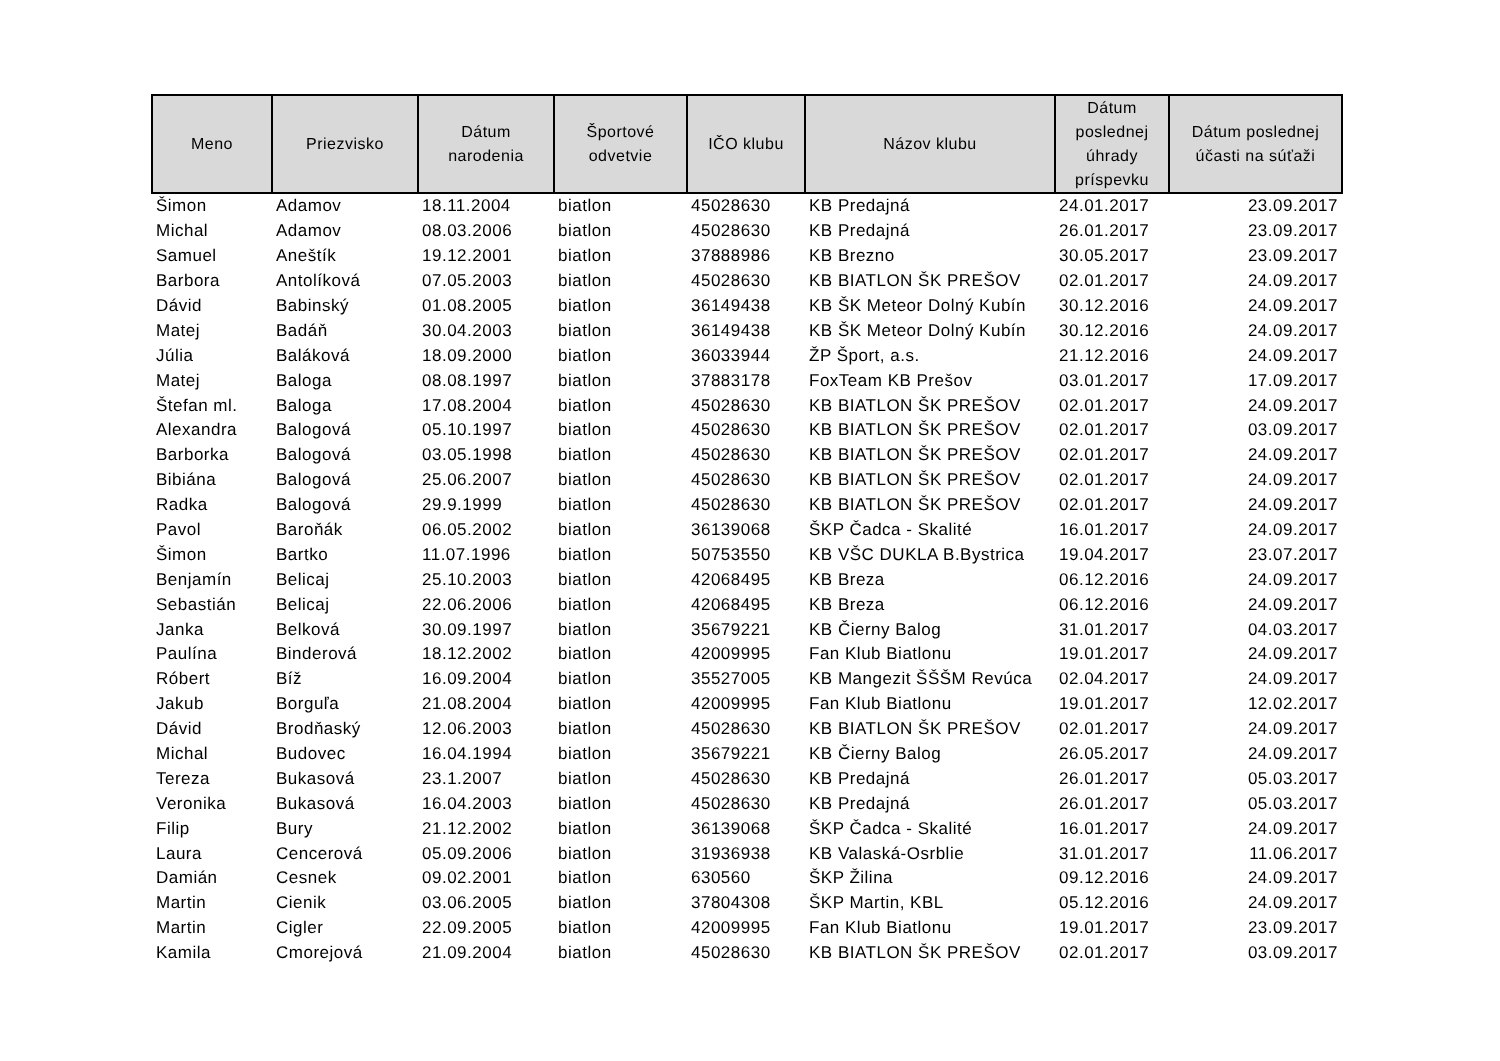| Meno | Priezvisko | Dátum narodenia | Športové odvetvie | IČO klubu | Názov klubu | Dátum poslednej úhrady príspevku | Dátum poslednej účasti na súťaži |
| --- | --- | --- | --- | --- | --- | --- | --- |
| Šimon | Adamov | 18.11.2004 | biatlon | 45028630 | KB Predajná | 24.01.2017 | 23.09.2017 |
| Michal | Adamov | 08.03.2006 | biatlon | 45028630 | KB Predajná | 26.01.2017 | 23.09.2017 |
| Samuel | Aneštík | 19.12.2001 | biatlon | 37888986 | KB Brezno | 30.05.2017 | 23.09.2017 |
| Barbora | Antolíková | 07.05.2003 | biatlon | 45028630 | KB BIATLON ŠK PREŠOV | 02.01.2017 | 24.09.2017 |
| Dávid | Babinský | 01.08.2005 | biatlon | 36149438 | KB ŠK Meteor Dolný Kubín | 30.12.2016 | 24.09.2017 |
| Matej | Badáň | 30.04.2003 | biatlon | 36149438 | KB ŠK Meteor Dolný Kubín | 30.12.2016 | 24.09.2017 |
| Júlia | Baláková | 18.09.2000 | biatlon | 36033944 | ŽP Šport, a.s. | 21.12.2016 | 24.09.2017 |
| Matej | Baloga | 08.08.1997 | biatlon | 37883178 | FoxTeam KB Prešov | 03.01.2017 | 17.09.2017 |
| Štefan ml. | Baloga | 17.08.2004 | biatlon | 45028630 | KB BIATLON ŠK PREŠOV | 02.01.2017 | 24.09.2017 |
| Alexandra | Balogová | 05.10.1997 | biatlon | 45028630 | KB BIATLON ŠK PREŠOV | 02.01.2017 | 03.09.2017 |
| Barborka | Balogová | 03.05.1998 | biatlon | 45028630 | KB BIATLON ŠK PREŠOV | 02.01.2017 | 24.09.2017 |
| Bibiána | Balogová | 25.06.2007 | biatlon | 45028630 | KB BIATLON ŠK PREŠOV | 02.01.2017 | 24.09.2017 |
| Radka | Balogová | 29.9.1999 | biatlon | 45028630 | KB BIATLON ŠK PREŠOV | 02.01.2017 | 24.09.2017 |
| Pavol | Baroňák | 06.05.2002 | biatlon | 36139068 | ŠKP Čadca - Skalité | 16.01.2017 | 24.09.2017 |
| Šimon | Bartko | 11.07.1996 | biatlon | 50753550 | KB VŠC DUKLA B.Bystrica | 19.04.2017 | 23.07.2017 |
| Benjamín | Belicaj | 25.10.2003 | biatlon | 42068495 | KB Breza | 06.12.2016 | 24.09.2017 |
| Sebastián | Belicaj | 22.06.2006 | biatlon | 42068495 | KB Breza | 06.12.2016 | 24.09.2017 |
| Janka | Belková | 30.09.1997 | biatlon | 35679221 | KB Čierny Balog | 31.01.2017 | 04.03.2017 |
| Paulína | Binderová | 18.12.2002 | biatlon | 42009995 | Fan Klub Biatlonu | 19.01.2017 | 24.09.2017 |
| Róbert | Bíž | 16.09.2004 | biatlon | 35527005 | KB Mangezit ŠŠŠM Revúca | 02.04.2017 | 24.09.2017 |
| Jakub | Borguľa | 21.08.2004 | biatlon | 42009995 | Fan Klub Biatlonu | 19.01.2017 | 12.02.2017 |
| Dávid | Brodňaský | 12.06.2003 | biatlon | 45028630 | KB BIATLON ŠK PREŠOV | 02.01.2017 | 24.09.2017 |
| Michal | Budovec | 16.04.1994 | biatlon | 35679221 | KB Čierny Balog | 26.05.2017 | 24.09.2017 |
| Tereza | Bukasová | 23.1.2007 | biatlon | 45028630 | KB Predajná | 26.01.2017 | 05.03.2017 |
| Veronika | Bukasová | 16.04.2003 | biatlon | 45028630 | KB Predajná | 26.01.2017 | 05.03.2017 |
| Filip | Bury | 21.12.2002 | biatlon | 36139068 | ŠKP Čadca - Skalité | 16.01.2017 | 24.09.2017 |
| Laura | Cencerová | 05.09.2006 | biatlon | 31936938 | KB Valaská-Osrblie | 31.01.2017 | 11.06.2017 |
| Damián | Cesnek | 09.02.2001 | biatlon | 630560 | ŠKP Žilina | 09.12.2016 | 24.09.2017 |
| Martin | Cienik | 03.06.2005 | biatlon | 37804308 | ŠKP Martin, KBL | 05.12.2016 | 24.09.2017 |
| Martin | Cigler | 22.09.2005 | biatlon | 42009995 | Fan Klub Biatlonu | 19.01.2017 | 23.09.2017 |
| Kamila | Cmorejová | 21.09.2004 | biatlon | 45028630 | KB BIATLON ŠK PREŠOV | 02.01.2017 | 03.09.2017 |